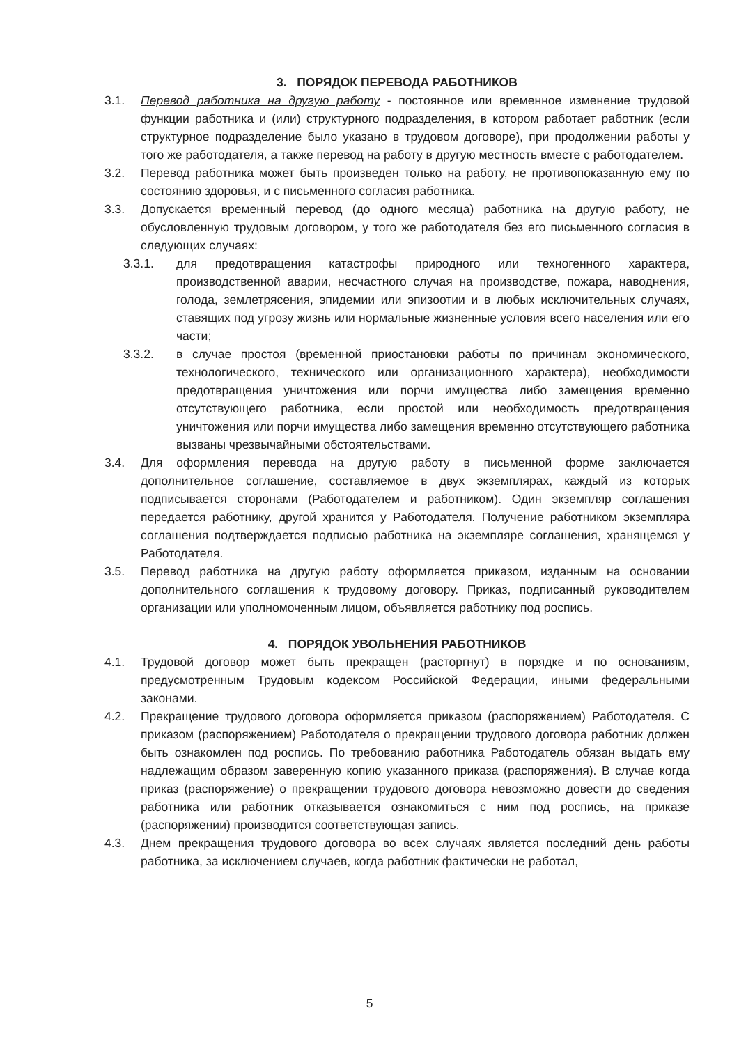3. ПОРЯДОК ПЕРЕВОДА РАБОТНИКОВ
3.1. Перевод работника на другую работу - постоянное или временное изменение трудовой функции работника и (или) структурного подразделения, в котором работает работник (если структурное подразделение было указано в трудовом договоре), при продолжении работы у того же работодателя, а также перевод на работу в другую местность вместе с работодателем.
3.2. Перевод работника может быть произведен только на работу, не противопоказанную ему по состоянию здоровья, и с письменного согласия работника.
3.3. Допускается временный перевод (до одного месяца) работника на другую работу, не обусловленную трудовым договором, у того же работодателя без его письменного согласия в следующих случаях:
3.3.1. для предотвращения катастрофы природного или техногенного характера, производственной аварии, несчастного случая на производстве, пожара, наводнения, голода, землетрясения, эпидемии или эпизоотии и в любых исключительных случаях, ставящих под угрозу жизнь или нормальные жизненные условия всего населения или его части;
3.3.2. в случае простоя (временной приостановки работы по причинам экономического, технологического, технического или организационного характера), необходимости предотвращения уничтожения или порчи имущества либо замещения временно отсутствующего работника, если простой или необходимость предотвращения уничтожения или порчи имущества либо замещения временно отсутствующего работника вызваны чрезвычайными обстоятельствами.
3.4. Для оформления перевода на другую работу в письменной форме заключается дополнительное соглашение, составляемое в двух экземплярах, каждый из которых подписывается сторонами (Работодателем и работником). Один экземпляр соглашения передается работнику, другой хранится у Работодателя. Получение работником экземпляра соглашения подтверждается подписью работника на экземпляре соглашения, хранящемся у Работодателя.
3.5. Перевод работника на другую работу оформляется приказом, изданным на основании дополнительного соглашения к трудовому договору. Приказ, подписанный руководителем организации или уполномоченным лицом, объявляется работнику под роспись.
4. ПОРЯДОК УВОЛЬНЕНИЯ РАБОТНИКОВ
4.1. Трудовой договор может быть прекращен (расторгнут) в порядке и по основаниям, предусмотренным Трудовым кодексом Российской Федерации, иными федеральными законами.
4.2. Прекращение трудового договора оформляется приказом (распоряжением) Работодателя. С приказом (распоряжением) Работодателя о прекращении трудового договора работник должен быть ознакомлен под роспись. По требованию работника Работодатель обязан выдать ему надлежащим образом заверенную копию указанного приказа (распоряжения). В случае когда приказ (распоряжение) о прекращении трудового договора невозможно довести до сведения работника или работник отказывается ознакомиться с ним под роспись, на приказе (распоряжении) производится соответствующая запись.
4.3. Днем прекращения трудового договора во всех случаях является последний день работы работника, за исключением случаев, когда работник фактически не работал,
5